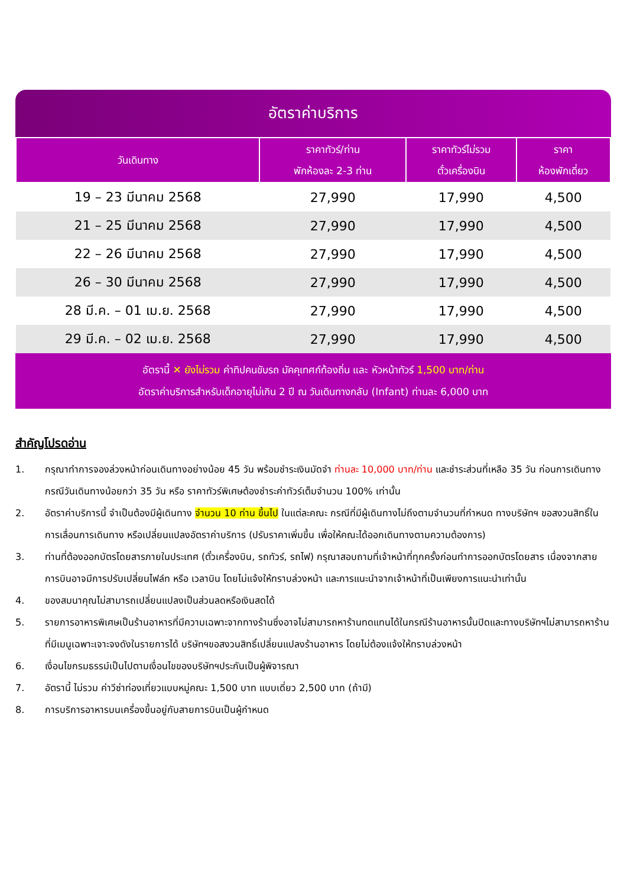อัตราค่าบริการ
| วันเดินทาง | ราคาทัวร์/ท่าน พักห้องละ 2-3 ท่าน | ราคาทัวร์ไม่รวม ตั๋วเครื่องบิน | ราคา ห้องพักเดี่ยว |
| --- | --- | --- | --- |
| 19 – 23 มีนาคม 2568 | 27,990 | 17,990 | 4,500 |
| 21 – 25 มีนาคม 2568 | 27,990 | 17,990 | 4,500 |
| 22 – 26 มีนาคม 2568 | 27,990 | 17,990 | 4,500 |
| 26 – 30 มีนาคม 2568 | 27,990 | 17,990 | 4,500 |
| 28 มี.ค. – 01 เม.ย. 2568 | 27,990 | 17,990 | 4,500 |
| 29 มี.ค. – 02 เม.ย. 2568 | 27,990 | 17,990 | 4,500 |
อัตรานี้ ✕ ยังไม่รวม ค่าทิปคนขับรถ มัคคุเทศก์ท้องถิ่น และ หัวหน้าทัวร์ 1,500 บาท/ท่าน
อัตราค่าบริการสำหรับเด็กอายุไม่เกิน 2 ปี ณ วันเดินทางกลับ (Infant) ท่านละ 6,000 บาท
สำคัญโปรดอ่าน
1. กรุณาทำการจองล่วงหน้าก่อนเดินทางอย่างน้อย 45 วัน พร้อมชำระเงินมัดจำ ท่านละ 10,000 บาท/ท่าน และชำระส่วนที่เหลือ 35 วัน ก่อนการเดินทาง กรณีวันเดินทางน้อยกว่า 35 วัน หรือ ราคาทัวร์พิเศษต้องชำระค่าทัวร์เต็มจำนวน 100% เท่านั้น
2. อัตราค่าบริการนี้ จำเป็นต้องมีผู้เดินทาง จำนวน 10 ท่าน ขึ้นไป ในแต่ละคณะ กรณีที่มีผู้เดินทางไม่ถึงตามจำนวนที่กำหนด ทางบริษัทฯ ขอสงวนสิทธิ์ในการเลื่อนการเดินทาง หรือเปลี่ยนแปลงอัตราค่าบริการ (ปรับราคาเพิ่มขึ้น เพื่อให้คณะได้ออกเดินทางตามความต้องการ)
3. ท่านที่ต้องออกบัตรโดยสารภายในประเทศ (ตั๋วเครื่องบิน, รถทัวร์, รถไฟ) กรุณาสอบถามที่เจ้าหน้าที่ทุกครั้งก่อนทำการออกบัตรโดยสาร เนื่องจากสายการบินอาจมีการปรับเปลี่ยนไฟล์ท หรือ เวลาบิน โดยไม่แจ้งให้ทราบล่วงหน้า และการแนะนำจากเจ้าหน้าที่เป็นเพียงการแนะนำเท่านั้น
4. ของสมนาคุณไม่สามารถเปลี่ยนแปลงเป็นส่วนลดหรือเงินสดได้
5. รายการอาหารพิเศษเป็นร้านอาหารที่มีความเฉพาะจากทางร้านซึ่งอาจไม่สามารถหาร้านทดแทนได้ในกรณีร้านอาหารนั้นปิดและทางบริษัทฯไม่สามารถหาร้านที่มีเมนูเฉพาะเจาะจงดังในรายการได้ บริษัทฯขอสงวนสิทธิ์เปลี่ยนแปลงร้านอาหาร โดยไม่ต้องแจ้งให้ทราบล่วงหน้า
6. เงื่อนไขกรมธรรม์เป็นไปตามเงื่อนไขของบริษัทฯประกันเป็นผู้พิจารณา
7. อัตรานี้ ไม่รวม ค่าวีซ่าท่องเที่ยวแบบหมู่คณะ 1,500 บาท แบบเดี่ยว 2,500 บาท (ถ้ามี)
8. การบริการอาหารบนเครื่องขึ้นอยู่กับสายการบินเป็นผู้กำหนด